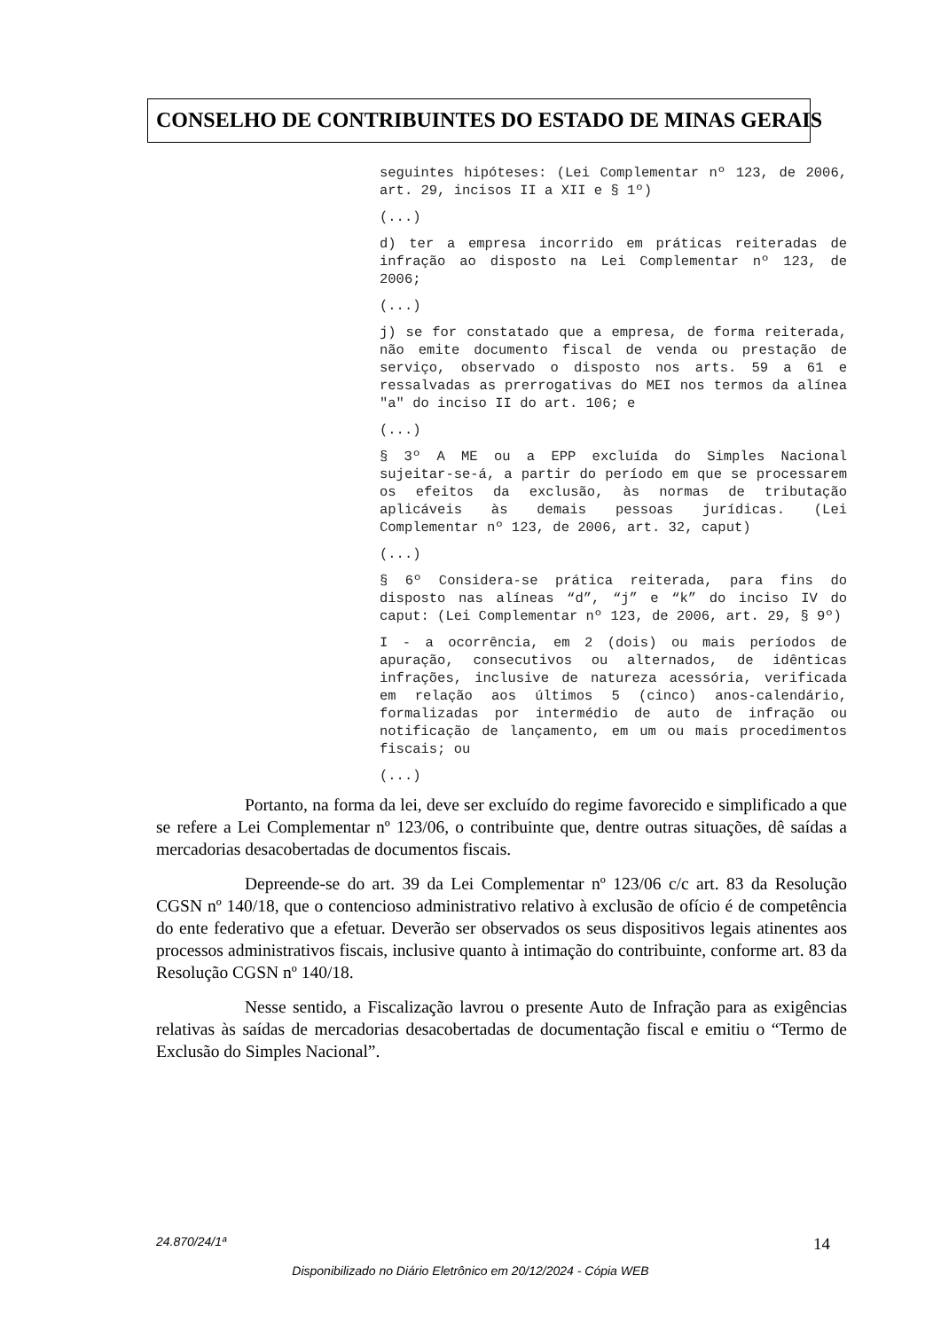CONSELHO DE CONTRIBUINTES DO ESTADO DE MINAS GERAIS
seguintes hipóteses: (Lei Complementar nº 123, de 2006, art. 29, incisos II a XII e § 1º)
(...)
d) ter a empresa incorrido em práticas reiteradas de infração ao disposto na Lei Complementar nº 123, de 2006;
(...)
j) se for constatado que a empresa, de forma reiterada, não emite documento fiscal de venda ou prestação de serviço, observado o disposto nos arts. 59 a 61 e ressalvadas as prerrogativas do MEI nos termos da alínea "a" do inciso II do art. 106; e
(...)
§ 3º A ME ou a EPP excluída do Simples Nacional sujeitar-se-á, a partir do período em que se processarem os efeitos da exclusão, às normas de tributação aplicáveis às demais pessoas jurídicas. (Lei Complementar nº 123, de 2006, art. 32, caput)
(...)
§ 6º Considera-se prática reiterada, para fins do disposto nas alíneas “d”, “j” e “k” do inciso IV do caput: (Lei Complementar nº 123, de 2006, art. 29, § 9º)
I - a ocorrência, em 2 (dois) ou mais períodos de apuração, consecutivos ou alternados, de idênticas infrações, inclusive de natureza acessória, verificada em relação aos últimos 5 (cinco) anos-calendário, formalizadas por intermédio de auto de infração ou notificação de lançamento, em um ou mais procedimentos fiscais; ou
(...)
Portanto, na forma da lei, deve ser excluído do regime favorecido e simplificado a que se refere a Lei Complementar nº 123/06, o contribuinte que, dentre outras situações, dê saídas a mercadorias desacobertadas de documentos fiscais.
Depreende-se do art. 39 da Lei Complementar nº 123/06 c/c art. 83 da Resolução CGSN nº 140/18, que o contencioso administrativo relativo à exclusão de ofício é de competência do ente federativo que a efetuar. Deverão ser observados os seus dispositivos legais atinentes aos processos administrativos fiscais, inclusive quanto à intimação do contribuinte, conforme art. 83 da Resolução CGSN nº 140/18.
Nesse sentido, a Fiscalização lavrou o presente Auto de Infração para as exigências relativas às saídas de mercadorias desacobertadas de documentação fiscal e emitiu o “Termo de Exclusão do Simples Nacional”.
24.870/24/1ª 14
Disponibilizado no Diário Eletrônico em 20/12/2024 - Cópia WEB